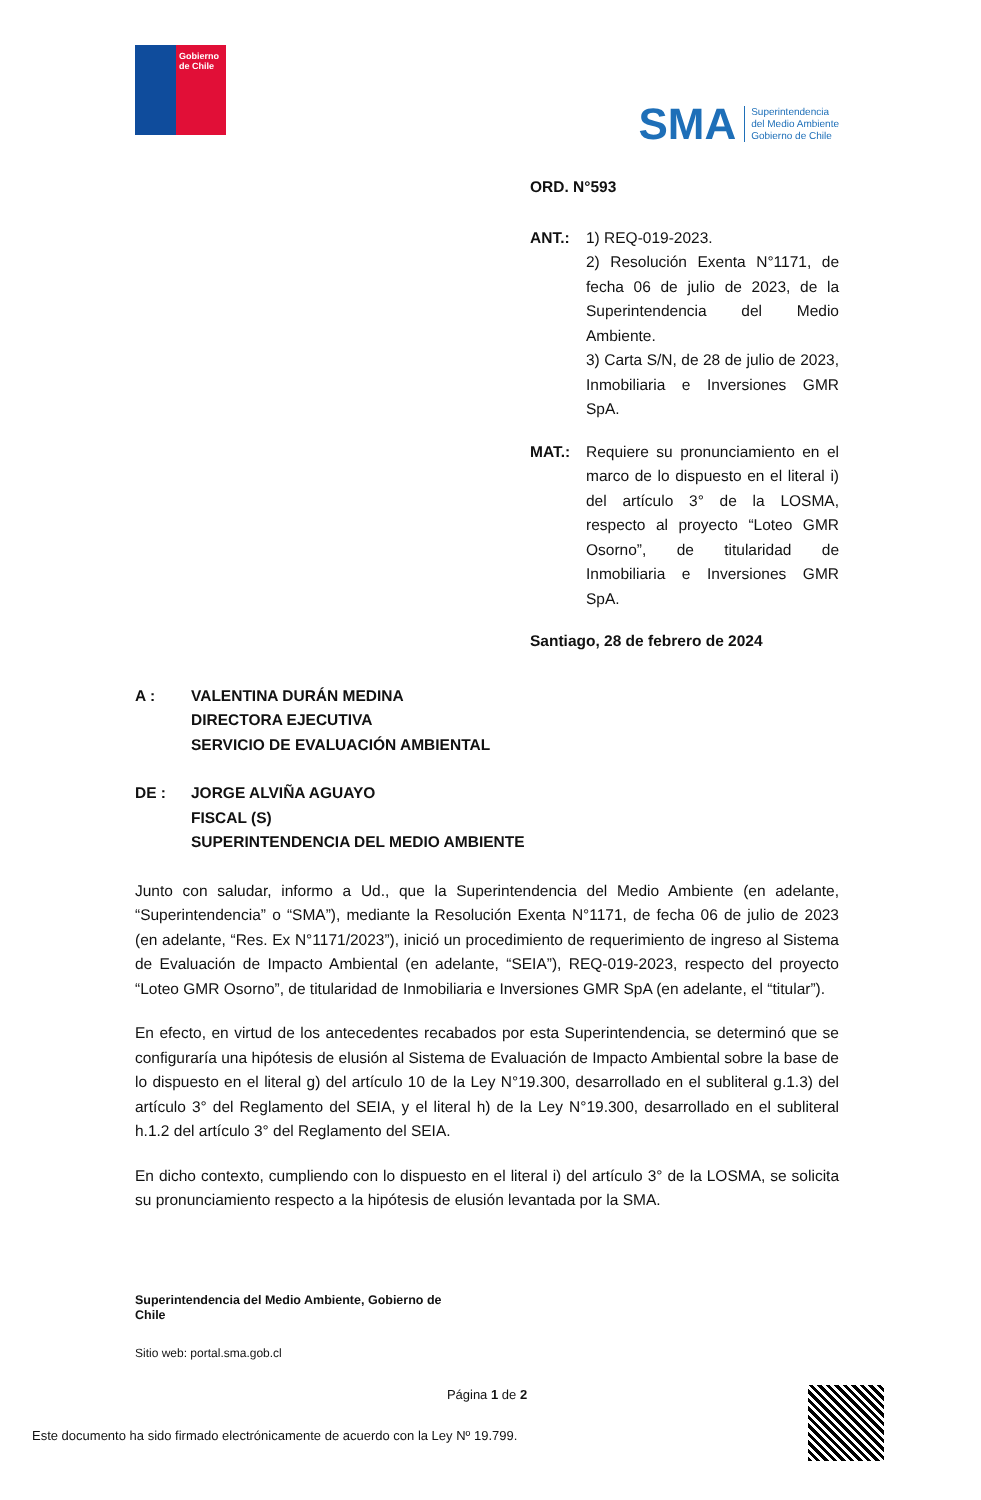Gobierno de Chile
SMA Superintendencia
del Medio Ambiente
Gobierno de Chile
ORD. N°593
ANT.: 1) REQ-019-2023.
2) Resolución Exenta N°1171, de fecha 06 de julio de 2023, de la Superintendencia del Medio Ambiente.
3) Carta S/N, de 28 de julio de 2023, Inmobiliaria e Inversiones GMR SpA.
MAT.: Requiere su pronunciamiento en el marco de lo dispuesto en el literal i) del artículo 3° de la LOSMA, respecto al proyecto “Loteo GMR Osorno”, de titularidad de Inmobiliaria e Inversiones GMR SpA.
Santiago, 28 de febrero de 2024
A : VALENTINA DURÁN MEDINA
DIRECTORA EJECUTIVA
SERVICIO DE EVALUACIÓN AMBIENTAL
DE : JORGE ALVIÑA AGUAYO
FISCAL (S)
SUPERINTENDENCIA DEL MEDIO AMBIENTE
Junto con saludar, informo a Ud., que la Superintendencia del Medio Ambiente (en adelante, “Superintendencia” o “SMA”), mediante la Resolución Exenta N°1171, de fecha 06 de julio de 2023 (en adelante, “Res. Ex N°1171/2023”), inició un procedimiento de requerimiento de ingreso al Sistema de Evaluación de Impacto Ambiental (en adelante, “SEIA”), REQ-019-2023, respecto del proyecto “Loteo GMR Osorno”, de titularidad de Inmobiliaria e Inversiones GMR SpA (en adelante, el “titular”).
En efecto, en virtud de los antecedentes recabados por esta Superintendencia, se determinó que se configuraría una hipótesis de elusión al Sistema de Evaluación de Impacto Ambiental sobre la base de lo dispuesto en el literal g) del artículo 10 de la Ley N°19.300, desarrollado en el subliteral g.1.3) del artículo 3° del Reglamento del SEIA, y el literal h) de la Ley N°19.300, desarrollado en el subliteral h.1.2 del artículo 3° del Reglamento del SEIA.
En dicho contexto, cumpliendo con lo dispuesto en el literal i) del artículo 3° de la LOSMA, se solicita su pronunciamiento respecto a la hipótesis de elusión levantada por la SMA.
Superintendencia del Medio Ambiente, Gobierno de Chile
Sitio web: portal.sma.gob.cl
Página 1 de 2
Este documento ha sido firmado electrónicamente de acuerdo con la Ley Nº 19.799.